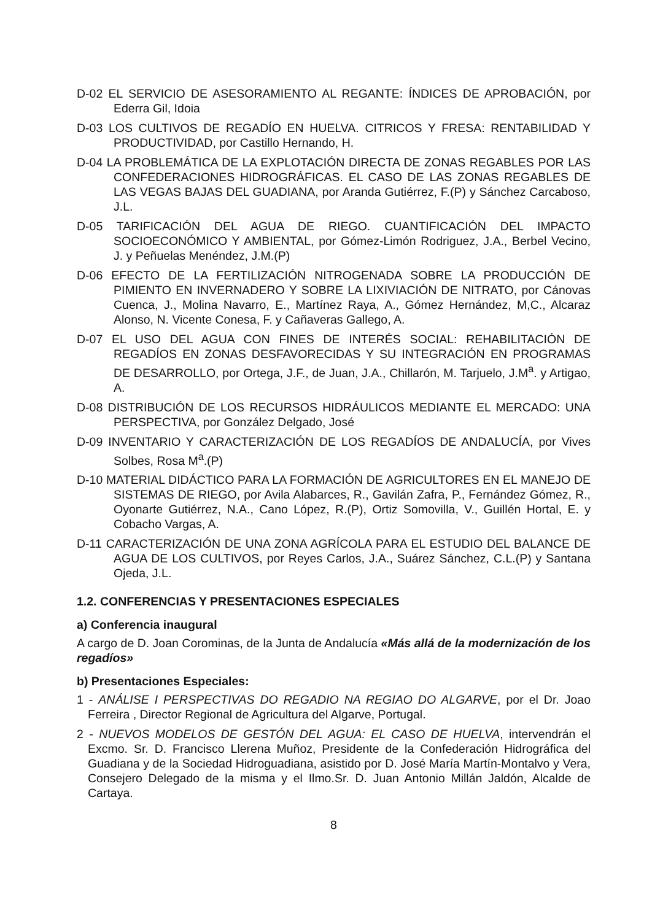D-02 EL SERVICIO DE ASESORAMIENTO AL REGANTE: ÍNDICES DE APROBACIÓN, por Ederra Gil, Idoia
D-03 LOS CULTIVOS DE REGADÍO EN HUELVA. CITRICOS Y FRESA: RENTABILIDAD Y PRODUCTIVIDAD, por Castillo Hernando, H.
D-04 LA PROBLEMÁTICA DE LA EXPLOTACIÓN DIRECTA DE ZONAS REGABLES POR LAS CONFEDERACIONES HIDROGRÁFICAS. EL CASO DE LAS ZONAS REGABLES DE LAS VEGAS BAJAS DEL GUADIANA, por Aranda Gutiérrez, F.(P) y Sánchez Carcaboso, J.L.
D-05 TARIFICACIÓN DEL AGUA DE RIEGO. CUANTIFICACIÓN DEL IMPACTO SOCIOECONÓMICO Y AMBIENTAL, por Gómez-Limón Rodriguez, J.A., Berbel Vecino, J. y Peñuelas Menéndez, J.M.(P)
D-06 EFECTO DE LA FERTILIZACIÓN NITROGENADA SOBRE LA PRODUCCIÓN DE PIMIENTO EN INVERNADERO Y SOBRE LA LIXIVIACIÓN DE NITRATO, por Cánovas Cuenca, J., Molina Navarro, E., Martínez Raya, A., Gómez Hernández, M,C., Alcaraz Alonso, N. Vicente Conesa, F. y Cañaveras Gallego, A.
D-07 EL USO DEL AGUA CON FINES DE INTERÉS SOCIAL: REHABILITACIÓN DE REGADÍOS EN ZONAS DESFAVORECIDAS Y SU INTEGRACIÓN EN PROGRAMAS DE DESARROLLO, por Ortega, J.F., de Juan, J.A., Chillarón, M. Tarjuelo, J.M<sup>a</sup>. y Artigao, A.
D-08 DISTRIBUCIÓN DE LOS RECURSOS HIDRÁULICOS MEDIANTE EL MERCADO: UNA PERSPECTIVA, por González Delgado, José
D-09 INVENTARIO Y CARACTERIZACIÓN DE LOS REGADÍOS DE ANDALUCÍA, por Vives Solbes, Rosa M<sup>a</sup>.(P)
D-10 MATERIAL DIDÁCTICO PARA LA FORMACIÓN DE AGRICULTORES EN EL MANEJO DE SISTEMAS DE RIEGO, por Avila Alabarces, R., Gavilán Zafra, P., Fernández Gómez, R., Oyonarte Gutiérrez, N.A., Cano López, R.(P), Ortiz Somovilla, V., Guillén Hortal, E. y Cobacho Vargas, A.
D-11 CARACTERIZACIÓN DE UNA ZONA AGRÍCOLA PARA EL ESTUDIO DEL BALANCE DE AGUA DE LOS CULTIVOS, por Reyes Carlos, J.A., Suárez Sánchez, C.L.(P) y Santana Ojeda, J.L.
1.2. CONFERENCIAS Y PRESENTACIONES ESPECIALES
a) Conferencia inaugural
A cargo de D. Joan Corominas, de la Junta de Andalucía «Más allá de la modernización de los regadíos»
b) Presentaciones Especiales:
1 - ANÁLISE I PERSPECTIVAS DO REGADIO NA REGIAO DO ALGARVE, por el Dr. Joao Ferreira , Director Regional de Agricultura del Algarve, Portugal.
2 - NUEVOS MODELOS DE GESTÓN DEL AGUA: EL CASO DE HUELVA, intervendrán el Excmo. Sr. D. Francisco Llerena Muñoz, Presidente de la Confederación Hidrográfica del Guadiana y de la Sociedad Hidroguadiana, asistido por D. José María Martín-Montalvo y Vera, Consejero Delegado de la misma y el Ilmo.Sr. D. Juan Antonio Millán Jaldón, Alcalde de Cartaya.
8